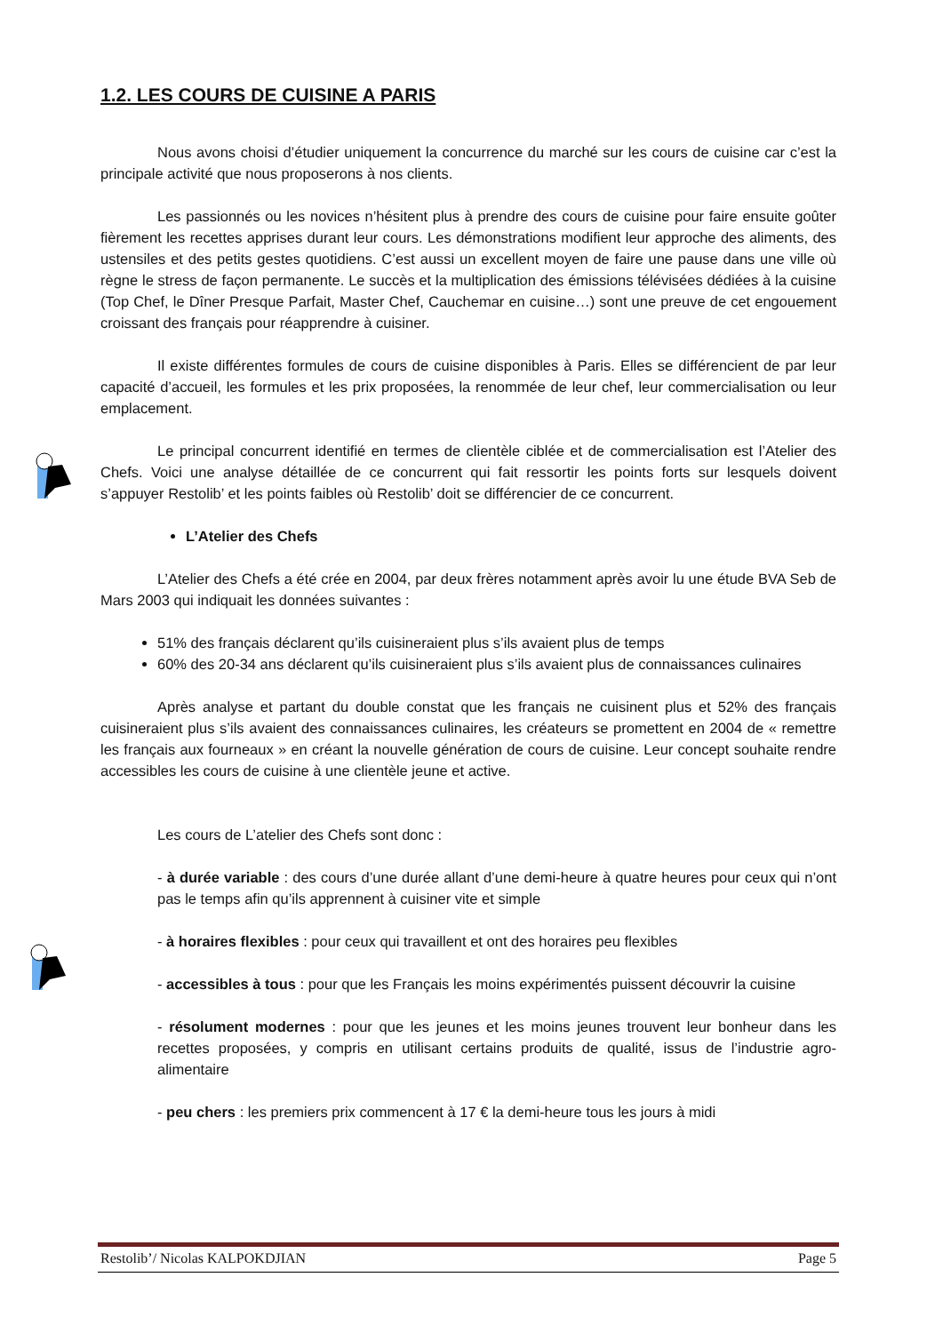1.2. LES COURS DE CUISINE A PARIS
Nous avons choisi d’étudier uniquement la concurrence du marché sur les cours de cuisine car c’est la principale activité que nous proposerons à nos clients.
Les passionnés ou les novices n’hésitent plus à prendre des cours de cuisine pour faire ensuite goûter fièrement les recettes apprises durant leur cours. Les démonstrations modifient leur approche des aliments, des ustensiles et des petits gestes quotidiens. C’est aussi un excellent moyen de faire une pause dans une ville où règne le stress de façon permanente. Le succès et la multiplication des émissions télévisées dédiées à la cuisine (Top Chef, le Dîner Presque Parfait, Master Chef, Cauchemar en cuisine…) sont une preuve de cet engouement croissant des français pour réapprendre à cuisiner.
Il existe différentes formules de cours de cuisine disponibles à Paris. Elles se différencient de par leur capacité d’accueil, les formules et les prix proposées, la renommée de leur chef, leur commercialisation ou leur emplacement.
Le principal concurrent identifié en termes de clientèle ciblée et de commercialisation est l’Atelier des Chefs. Voici une analyse détaillée de ce concurrent qui fait ressortir les points forts sur lesquels doivent s’appuyer Restolib’ et les points faibles où Restolib’ doit se différencier de ce concurrent.
L’Atelier des Chefs
L’Atelier des Chefs a été crée en 2004, par deux frères notamment après avoir lu une étude BVA Seb de Mars 2003 qui indiquait les données suivantes :
51% des français déclarent qu’ils cuisineraient plus s’ils avaient plus de temps
60% des 20-34 ans déclarent qu’ils cuisineraient plus s’ils avaient plus de connaissances culinaires
Après analyse et partant du double constat que les français ne cuisinent plus et 52% des français cuisineraient plus s’ils avaient des connaissances culinaires, les créateurs se promettent en 2004 de « remettre les français aux fourneaux » en créant la nouvelle génération de cours de cuisine. Leur concept souhaite rendre accessibles les cours de cuisine à une clientèle jeune et active.
Les cours de L’atelier des Chefs sont donc :
- à durée variable : des cours d’une durée allant d’une demi-heure à quatre heures pour ceux qui n’ont pas le temps afin qu’ils apprennent à cuisiner vite et simple
- à horaires flexibles : pour ceux qui travaillent et ont des horaires peu flexibles
- accessibles à tous : pour que les Français les moins expérimentés puissent découvrir la cuisine
- résolument modernes : pour que les jeunes et les moins jeunes trouvent leur bonheur dans les recettes proposées, y compris en utilisant certains produits de qualité, issus de l’industrie agro-alimentaire
- peu chers : les premiers prix commencent à 17 € la demi-heure tous les jours à midi
Restolib’/ Nicolas KALPOKDJIAN Page 5